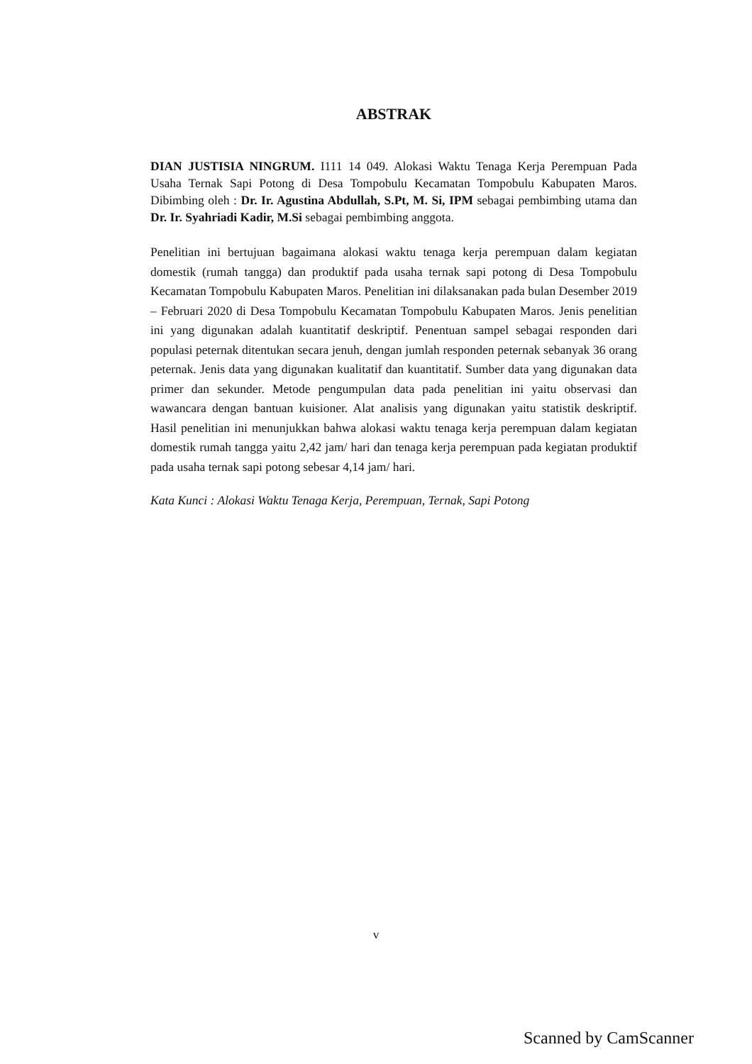ABSTRAK
DIAN JUSTISIA NINGRUM. I111 14 049. Alokasi Waktu Tenaga Kerja Perempuan Pada Usaha Ternak Sapi Potong di Desa Tompobulu Kecamatan Tompobulu Kabupaten Maros. Dibimbing oleh : Dr. Ir. Agustina Abdullah, S.Pt, M. Si, IPM sebagai pembimbing utama dan Dr. Ir. Syahriadi Kadir, M.Si sebagai pembimbing anggota.
Penelitian ini bertujuan bagaimana alokasi waktu tenaga kerja perempuan dalam kegiatan domestik (rumah tangga) dan produktif pada usaha ternak sapi potong di Desa Tompobulu Kecamatan Tompobulu Kabupaten Maros. Penelitian ini dilaksanakan pada bulan Desember 2019 – Februari 2020 di Desa Tompobulu Kecamatan Tompobulu Kabupaten Maros. Jenis penelitian ini yang digunakan adalah kuantitatif deskriptif. Penentuan sampel sebagai responden dari populasi peternak ditentukan secara jenuh, dengan jumlah responden peternak sebanyak 36 orang peternak. Jenis data yang digunakan kualitatif dan kuantitatif. Sumber data yang digunakan data primer dan sekunder. Metode pengumpulan data pada penelitian ini yaitu observasi dan wawancara dengan bantuan kuisioner. Alat analisis yang digunakan yaitu statistik deskriptif. Hasil penelitian ini menunjukkan bahwa alokasi waktu tenaga kerja perempuan dalam kegiatan domestik rumah tangga yaitu 2,42 jam/ hari dan tenaga kerja perempuan pada kegiatan produktif pada usaha ternak sapi potong sebesar 4,14 jam/ hari.
Kata Kunci : Alokasi Waktu Tenaga Kerja, Perempuan, Ternak, Sapi Potong
v
Scanned by CamScanner